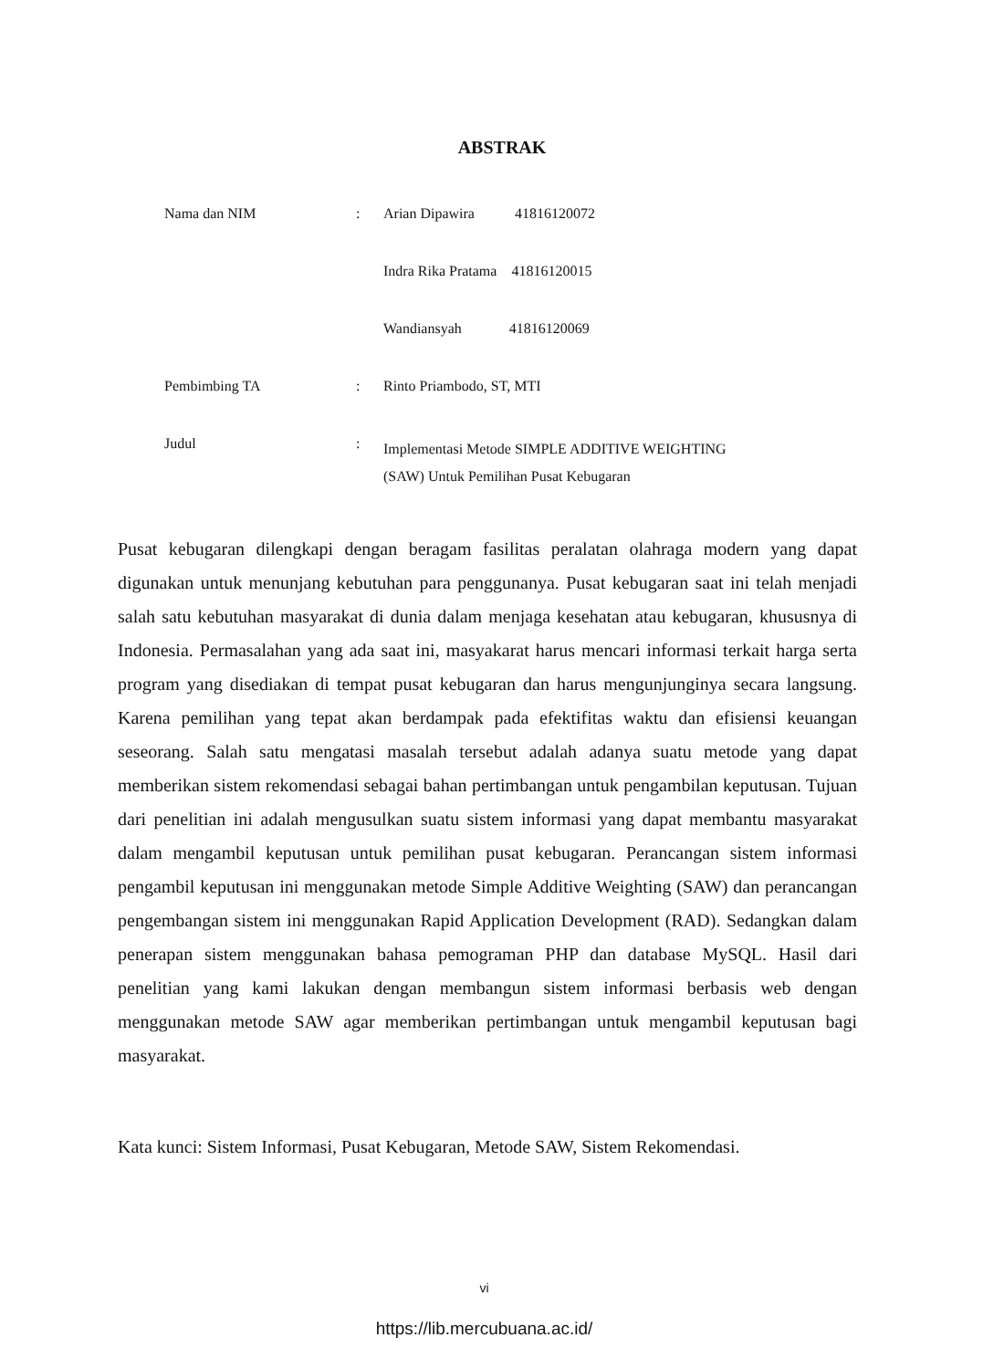ABSTRAK
| Nama dan NIM | : | Arian Dipawira 41816120072 |
| | | Indra Rika Pratama 41816120015 |
| | | Wandiansyah 41816120069 |
| Pembimbing TA | : | Rinto Priambodo, ST, MTI |
| Judul | : | Implementasi Metode SIMPLE ADDITIVE WEIGHTING (SAW) Untuk Pemilihan Pusat Kebugaran |
Pusat kebugaran dilengkapi dengan beragam fasilitas peralatan olahraga modern yang dapat digunakan untuk menunjang kebutuhan para penggunanya. Pusat kebugaran saat ini telah menjadi salah satu kebutuhan masyarakat di dunia dalam menjaga kesehatan atau kebugaran, khususnya di Indonesia. Permasalahan yang ada saat ini, masyakarat harus mencari informasi terkait harga serta program yang disediakan di tempat pusat kebugaran dan harus mengunjunginya secara langsung. Karena pemilihan yang tepat akan berdampak pada efektifitas waktu dan efisiensi keuangan seseorang. Salah satu mengatasi masalah tersebut adalah adanya suatu metode yang dapat memberikan sistem rekomendasi sebagai bahan pertimbangan untuk pengambilan keputusan. Tujuan dari penelitian ini adalah mengusulkan suatu sistem informasi yang dapat membantu masyarakat dalam mengambil keputusan untuk pemilihan pusat kebugaran. Perancangan sistem informasi pengambil keputusan ini menggunakan metode Simple Additive Weighting (SAW) dan perancangan pengembangan sistem ini menggunakan Rapid Application Development (RAD). Sedangkan dalam penerapan sistem menggunakan bahasa pemograman PHP dan database MySQL. Hasil dari penelitian yang kami lakukan dengan membangun sistem informasi berbasis web dengan menggunakan metode SAW agar memberikan pertimbangan untuk mengambil keputusan bagi masyarakat.
Kata kunci: Sistem Informasi, Pusat Kebugaran, Metode SAW, Sistem Rekomendasi.
vi
https://lib.mercubuana.ac.id/